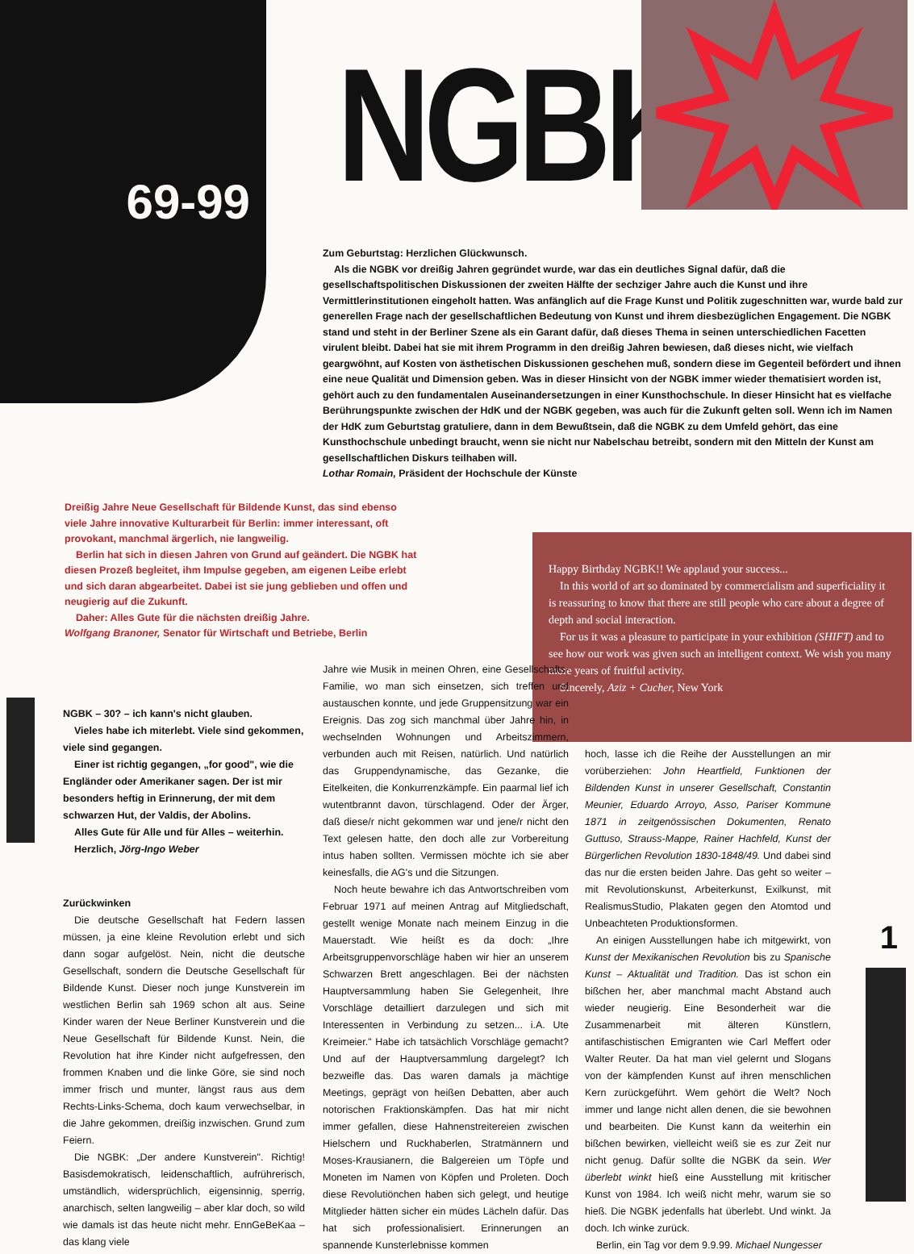69-99
NGBK
Zum Geburtstag: Herzlichen Glückwunsch.
Als die NGBK vor dreißig Jahren gegründet wurde, war das ein deutliches Signal dafür, daß die gesellschaftspolitischen Diskussionen der zweiten Hälfte der sechziger Jahre auch die Kunst und ihre Vermittlerinstitutionen eingeholt hatten. Was anfänglich auf die Frage Kunst und Politik zugeschnitten war, wurde bald zur generellen Frage nach der gesellschaftlichen Bedeutung von Kunst und ihrem diesbezüglichen Engagement. Die NGBK stand und steht in der Berliner Szene als ein Garant dafür, daß dieses Thema in seinen unterschiedlichen Facetten virulent bleibt. Dabei hat sie mit ihrem Programm in den dreißig Jahren bewiesen, daß dieses nicht, wie vielfach geargwöhnt, auf Kosten von ästhetischen Diskussionen geschehen muß, sondern diese im Gegenteil befördert und ihnen eine neue Qualität und Dimension geben. Was in dieser Hinsicht von der NGBK immer wieder thematisiert worden ist, gehört auch zu den fundamentalen Auseinandersetzungen in einer Kunsthochschule. In dieser Hinsicht hat es vielfache Berührungspunkte zwischen der HdK und der NGBK gegeben, was auch für die Zukunft gelten soll. Wenn ich im Namen der HdK zum Geburtstag gratuliere, dann in dem Bewußtsein, daß die NGBK zu dem Umfeld gehört, das eine Kunsthochschule unbedingt braucht, wenn sie nicht nur Nabelschau betreibt, sondern mit den Mitteln der Kunst am gesellschaftlichen Diskurs teilhaben will.
Lothar Romain, Präsident der Hochschule der Künste
Dreißig Jahre Neue Gesellschaft für Bildende Kunst, das sind ebenso viele Jahre innovative Kulturarbeit für Berlin: immer interessant, oft provokant, manchmal ärgerlich, nie langweilig.
Berlin hat sich in diesen Jahren von Grund auf geändert. Die NGBK hat diesen Prozeß begleitet, ihm Impulse gegeben, am eigenen Leibe erlebt und sich daran abgearbeitet. Dabei ist sie jung geblieben und offen und neugierig auf die Zukunft.
Daher: Alles Gute für die nächsten dreißig Jahre.
Wolfgang Branoner, Senator für Wirtschaft und Betriebe, Berlin
Happy Birthday NGBK!! We applaud your success...
In this world of art so dominated by commercialism and superficiality it is reassuring to know that there are still people who care about a degree of depth and social interaction.
For us it was a pleasure to participate in your exhibition (SHIFT) and to see how our work was given such an intelligent context. We wish you many more years of fruitful activity.
Sincerely, Aziz + Cucher, New York
NGBK – 30? – ich kann's nicht glauben.
Vieles habe ich miterlebt. Viele sind gekommen, viele sind gegangen.
Einer ist richtig gegangen, „for good", wie die Engländer oder Amerikaner sagen. Der ist mir besonders heftig in Erinnerung, der mit dem schwarzen Hut, der Valdis, der Abolins.
Alles Gute für Alle und für Alles – weiterhin.
Herzlich, Jörg-Ingo Weber
Zurückwinken
Die deutsche Gesellschaft hat Federn lassen müssen, ja eine kleine Revolution erlebt und sich dann sogar aufgelöst. Nein, nicht die deutsche Gesellschaft, sondern die Deutsche Gesellschaft für Bildende Kunst. Dieser noch junge Kunstverein im westlichen Berlin sah 1969 schon alt aus. Seine Kinder waren der Neue Berliner Kunstverein und die Neue Gesellschaft für Bildende Kunst. Nein, die Revolution hat ihre Kinder nicht aufgefressen, den frommen Knaben und die linke Göre, sie sind noch immer frisch und munter, längst raus aus dem Rechts-Links-Schema, doch kaum verwechselbar, in die Jahre gekommen, dreißig inzwischen. Grund zum Feiern.
Die NGBK: „Der andere Kunstverein". Richtig! Basisdemokratisch, leidenschaftlich, aufrührerisch, umständlich, widersprüchlich, eigensinnig, sperrig, anarchisch, selten langweilig – aber klar doch, so wild wie damals ist das heute nicht mehr. EnnGeBeKaa – das klang viele
Jahre wie Musik in meinen Ohren, eine Gesellschafts-Familie, wo man sich einsetzen, sich treffen und austauschen konnte, und jede Gruppensitzung war ein Ereignis. Das zog sich manchmal über Jahre hin, in wechselnden Wohnungen und Arbeitszimmern, verbunden auch mit Reisen, natürlich. Und natürlich das Gruppendynamische, das Gezanke, die Eitelkeiten, die Konkurrenzkämpfe. Ein paarmal lief ich wutentbrannt davon, türschlagend. Oder der Ärger, daß diese/r nicht gekommen war und jene/r nicht den Text gelesen hatte, den doch alle zur Vorbereitung intus haben sollten. Vermissen möchte ich sie aber keinesfalls, die AG's und die Sitzungen.
Noch heute bewahre ich das Antwortschreiben vom Februar 1971 auf meinen Antrag auf Mitgliedschaft, gestellt wenige Monate nach meinem Einzug in die Mauerstadt. Wie heißt es da doch: „Ihre Arbeitsgruppenvorschläge haben wir hier an unserem Schwarzen Brett angeschlagen. Bei der nächsten Hauptversammlung haben Sie Gelegenheit, Ihre Vorschläge detailliert darzulegen und sich mit Interessenten in Verbindung zu setzen... i.A. Ute Kreimeier." Habe ich tatsächlich Vorschläge gemacht? Und auf der Hauptversammlung dargelegt? Ich bezweifle das. Das waren damals ja mächtige Meetings, geprägt von heißen Debatten, aber auch notorischen Fraktionskämpfen. Das hat mir nicht immer gefallen, diese Hahnenstreitereien zwischen Hielschern und Ruckhaberlen, Stratmännern und Moses-Krausianern, die Balgereien um Töpfe und Moneten im Namen von Köpfen und Proleten. Doch diese Revolutiönchen haben sich gelegt, und heutige Mitglieder hätten sicher ein müdes Lächeln dafür. Das hat sich professionalisiert. Erinnerungen an spannende Kunsterlebnisse kommen
hoch, lasse ich die Reihe der Ausstellungen an mir vorüberziehen: John Heartfield, Funktionen der Bildenden Kunst in unserer Gesellschaft, Constantin Meunier, Eduardo Arroyo, Asso, Pariser Kommune 1871 in zeitgenössischen Dokumenten, Renato Guttuso, Strauss-Mappe, Rainer Hachfeld, Kunst der Bürgerlichen Revolution 1830-1848/49. Und dabei sind das nur die ersten beiden Jahre. Das geht so weiter – mit Revolutionskunst, Arbeiterkunst, Exilkunst, mit RealismusStudio, Plakaten gegen den Atomtod und Unbeachteten Produktionsformen.
An einigen Ausstellungen habe ich mitgewirkt, von Kunst der Mexikanischen Revolution bis zu Spanische Kunst – Aktualität und Tradition. Das ist schon ein bißchen her, aber manchmal macht Abstand auch wieder neugierig. Eine Besonderheit war die Zusammenarbeit mit älteren Künstlern, antifaschistischen Emigranten wie Carl Meffert oder Walter Reuter. Da hat man viel gelernt und Slogans von der kämpfenden Kunst auf ihren menschlichen Kern zurückgeführt. Wem gehört die Welt? Noch immer und lange nicht allen denen, die sie bewohnen und bearbeiten. Die Kunst kann da weiterhin ein bißchen bewirken, vielleicht weiß sie es zur Zeit nur nicht genug. Dafür sollte die NGBK da sein. Wer überlebt winkt hieß eine Ausstellung mit kritischer Kunst von 1984. Ich weiß nicht mehr, warum sie so hieß. Die NGBK jedenfalls hat überlebt. Und winkt. Ja doch. Ich winke zurück.
Berlin, ein Tag vor dem 9.9.99. Michael Nungesser
1